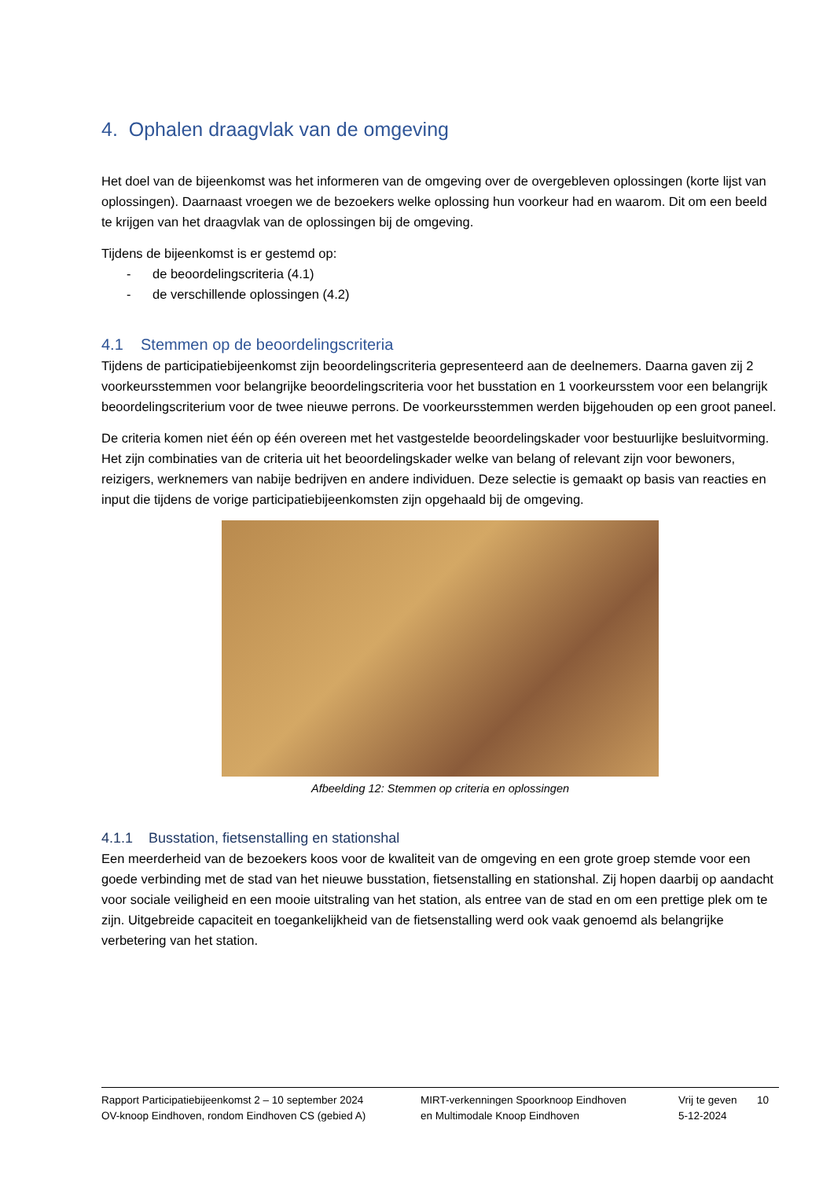4. Ophalen draagvlak van de omgeving
Het doel van de bijeenkomst was het informeren van de omgeving over de overgebleven oplossingen (korte lijst van oplossingen). Daarnaast vroegen we de bezoekers welke oplossing hun voorkeur had en waarom. Dit om een beeld te krijgen van het draagvlak van de oplossingen bij de omgeving.
Tijdens de bijeenkomst is er gestemd op:
- de beoordelingscriteria (4.1)
- de verschillende oplossingen (4.2)
4.1 Stemmen op de beoordelingscriteria
Tijdens de participatiebijeenkomst zijn beoordelingscriteria gepresenteerd aan de deelnemers. Daarna gaven zij 2 voorkeursstemmen voor belangrijke beoordelingscriteria voor het busstation en 1 voorkeursstem voor een belangrijk beoordelingscriterium voor de twee nieuwe perrons. De voorkeursstemmen werden bijgehouden op een groot paneel.
De criteria komen niet één op één overeen met het vastgestelde beoordelingskader voor bestuurlijke besluitvorming. Het zijn combinaties van de criteria uit het beoordelingskader welke van belang of relevant zijn voor bewoners, reizigers, werknemers van nabije bedrijven en andere individuen. Deze selectie is gemaakt op basis van reacties en input die tijdens de vorige participatiebijeenkomsten zijn opgehaald bij de omgeving.
Afbeelding 12: Stemmen op criteria en oplossingen
4.1.1 Busstation, fietsenstalling en stationshal
Een meerderheid van de bezoekers koos voor de kwaliteit van de omgeving en een grote groep stemde voor een goede verbinding met de stad van het nieuwe busstation, fietsenstalling en stationshal. Zij hopen daarbij op aandacht voor sociale veiligheid en een mooie uitstraling van het station, als entree van de stad en om een prettige plek om te zijn. Uitgebreide capaciteit en toegankelijkheid van de fietsenstalling werd ook vaak genoemd als belangrijke verbetering van het station.
Rapport Participatiebijeenkomst 2 – 10 september 2024
OV-knoop Eindhoven, rondom Eindhoven CS (gebied A)
MIRT-verkenningen Spoorknoop Eindhoven
en Multimodale Knoop Eindhoven
Vrij te geven
5-12-2024
10